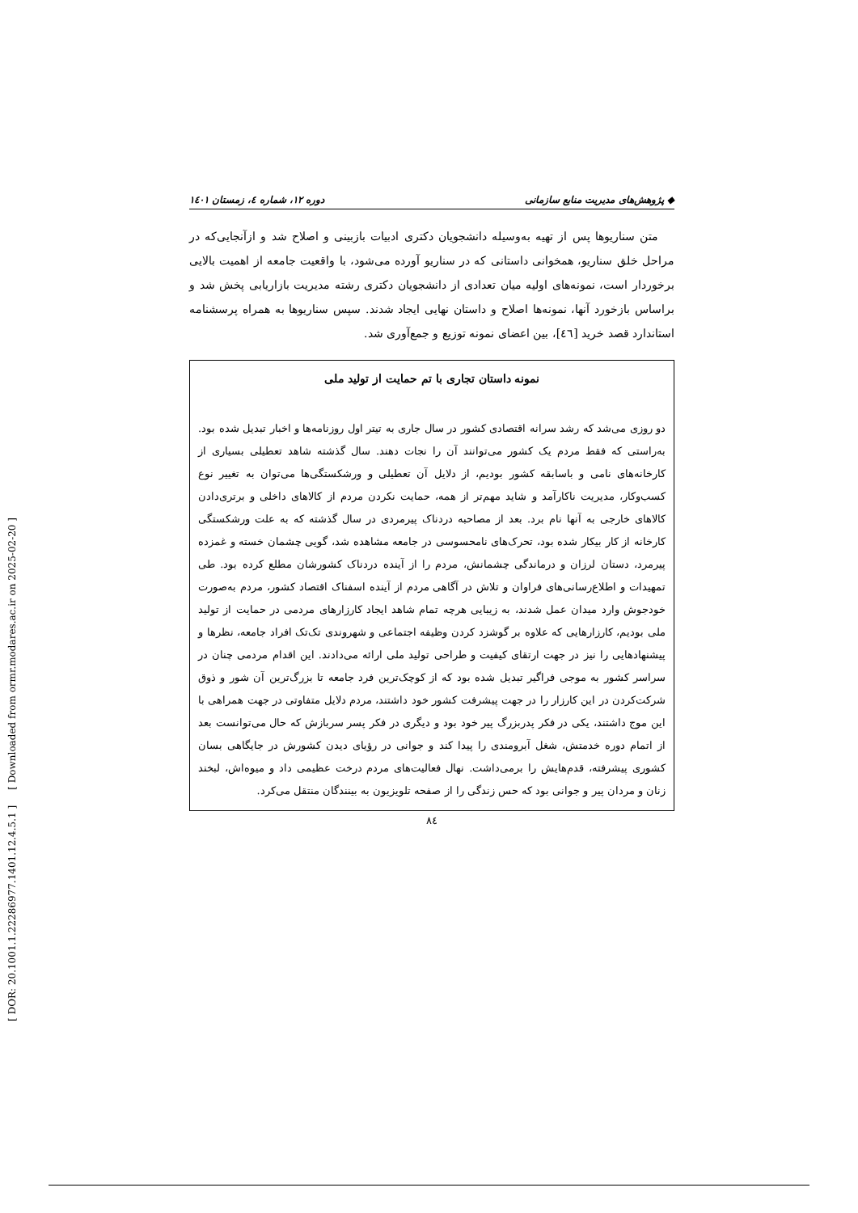[ DOR: 20.1001.1.22286977.1401.12.4.5.1 ] [ Downloaded from ormr.modares.ac.ir on 2025-02-20 ]
◆ پژوهش‌های مدیریت منابع سازمانی دوره ۱۲، شماره ٤، زمستان ۱٤۰۱
متن سناریوها پس از تهیه به‌وسیله دانشجویان دکتری ادبیات بازبینی و اصلاح شد و ازآنجایی‌که در مراحل خلق سناریو، همخوانی داستانی که در سناریو آورده می‌شود، با واقعیت جامعه از اهمیت بالایی برخوردار است، نمونه‌های اولیه میان تعدادی از دانشجویان دکتری رشته مدیریت بازاریابی پخش شد و براساس بازخورد آنها، نمونه‌ها اصلاح و داستان نهایی ایجاد شدند. سپس سناریوها به همراه پرسشنامه استاندارد قصد خرید [٤٦]، بین اعضای نمونه توزیع و جمع‌آوری شد.
نمونه داستان تجاری با تم حمایت از تولید ملی
دو روزی می‌شد که رشد سرانه اقتصادی کشور در سال جاری به تیتر اول روزنامه‌ها و اخبار تبدیل شده بود. به‌راستی که فقط مردم یک کشور می‌توانند آن را نجات دهند. سال گذشته شاهد تعطیلی بسیاری از کارخانه‌های نامی و باسابقه کشور بودیم، از دلایل آن تعطیلی و ورشکستگی‌ها می‌توان به تغییر نوع کسب‌وکار، مدیریت ناکارآمد و شاید مهم‌تر از همه، حمایت نکردن مردم از کالاهای داخلی و برتری‌دادن کالاهای خارجی به آنها نام برد. بعد از مصاحبه دردناک پیرمردی در سال گذشته که به علت ورشکستگی کارخانه از کار بیکار شده بود، تحرک‌های نامحسوسی در جامعه مشاهده شد، گویی چشمان خسته و غمزده پیرمرد، دستان لرزان و درماندگی چشمانش، مردم را از آینده دردناک کشورشان مطلع کرده بود. طی تمهیدات و اطلاع‌رسانی‌های فراوان و تلاش در آگاهی مردم از آینده اسفناک اقتصاد کشور، مردم به‌صورت خودجوش وارد میدان عمل شدند، به زیبایی هرچه تمام شاهد ایجاد کارزارهای مردمی در حمایت از تولید ملی بودیم، کارزارهایی که علاوه بر گوشزد کردن وظیفه اجتماعی و شهروندی تک‌تک افراد جامعه، نظرها و پیشنهادهایی را نیز در جهت ارتقای کیفیت و طراحی تولید ملی ارائه می‌دادند. این اقدام مردمی چنان در سراسر کشور به موجی فراگیر تبدیل شده بود که از کوچک‌ترین فرد جامعه تا بزرگ‌ترین آن شور و ذوق شرکت‌کردن در این کارزار را در جهت پیشرفت کشور خود داشتند، مردم دلایل متفاوتی در جهت همراهی با این موج داشتند، یکی در فکر پدربزرگ پیر خود بود و دیگری در فکر پسر سربازش که حال می‌توانست بعد از اتمام دوره خدمتش، شغل آبرومندی را پیدا کند و جوانی در رؤیای دیدن کشورش در جایگاهی بسان کشوری پیشرفته، قدم‌هایش را برمی‌داشت. نهال فعالیت‌های مردم درخت عظیمی داد و میوه‌اش، لبخند زنان و مردان پیر و جوانی بود که حس زندگی را از صفحه تلویزیون به بینندگان منتقل می‌کرد.
۸٤